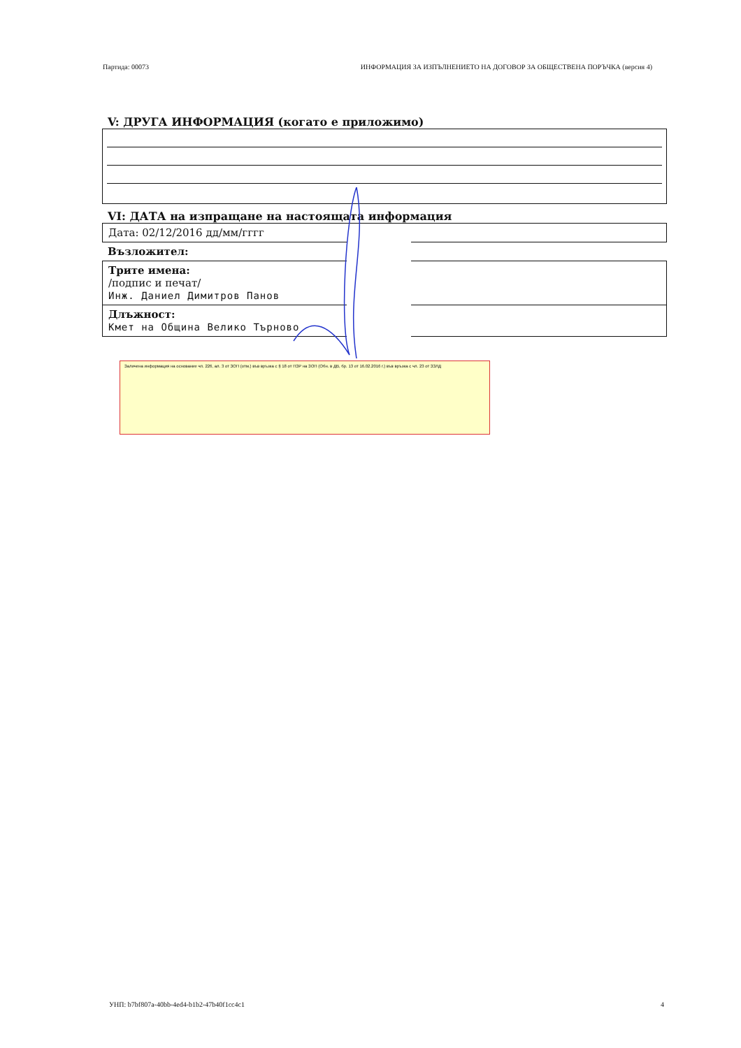Партида: 00073 ИНФОРМАЦИЯ ЗА ИЗПЪЛНЕНИЕТО НА ДОГОВОР ЗА ОБЩЕСТВЕНА ПОРЪЧКА (версия 4)
V: ДРУГА ИНФОРМАЦИЯ (когато е приложимо)
VI: ДАТА на изпращане на настоящата информация
Дата: 02/12/2016 дд/мм/гггг
Възложител:
Трите имена:
/подпис и печат/
Инж. Даниел Димитров Панов
Длъжност:
Кмет на Община Велико Търново
Заличена информация на основание чл. 226, ал. 3 от ЗОП (отм.) във връзка с § 18 от ПЗР на ЗОП (Обн. в ДВ, бр. 13 от 16.02.2016 г.) във връзка с чл. 23 от ЗЗЛД
УНП: b7bf807a-40bb-4ed4-b1b2-47b40f1cc4c1 4